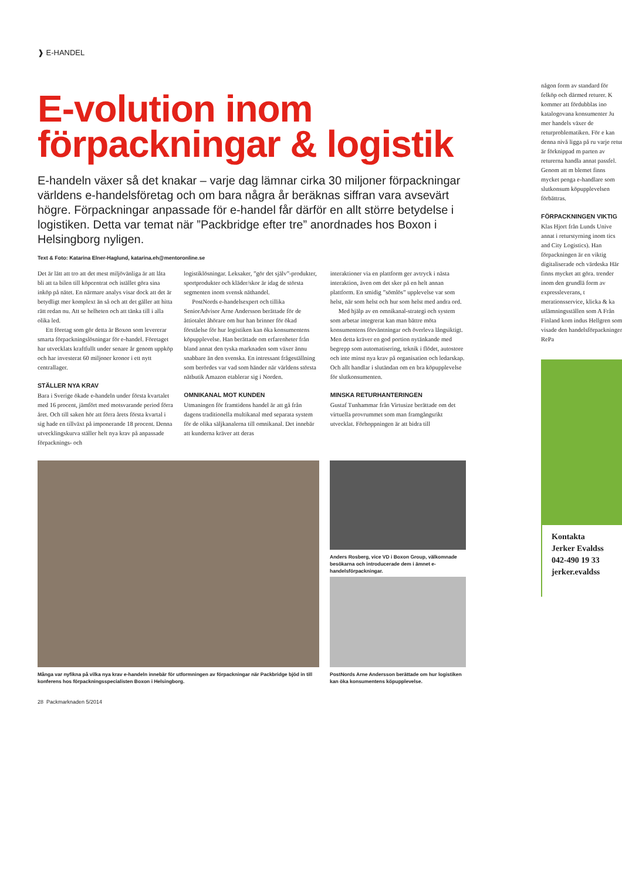❱ E-HANDEL
E-volution inom
förpackningar & logistik
E-handeln växer så det knakar – varje dag lämnar cirka 30 miljoner förpackningar världens e-handelsföretag och om bara några år beräknas siffran vara avsevärt högre. Förpackningar anpassade för e-handel får därför en allt större betydelse i logistiken. Detta var temat när ”Packbridge efter tre” anordnades hos Boxon i Helsingborg nyligen.
Text & Foto: Katarina Elner-Haglund, katarina.eh@mentoronline.se
Det är lätt att tro att det mest miljövänliga är att låta bli att ta bilen till köpcentrat och istället göra sina inköp på nätet. En närmare analys visar dock att det är betydligt mer komplext än så och att det gäller att hitta rätt redan nu. Att se helheten och att tänka till i alla olika led.
Ett företag som gör detta är Boxon som levererar smarta förpackningslösningar för e-handel. Företaget har utvecklats kraftfullt under senare år genom uppköp och har investerat 60 miljoner kronor i ett nytt centrallager.
STÄLLER NYA KRAV
Bara i Sverige ökade e-handeln under första kvartalet med 16 procent, jämfört med motsvarande period förra året. Och till saken hör att förra årets första kvartal i sig hade en tillväxt på imponerande 18 procent. Denna utvecklingskurva ställer helt nya krav på anpassade förpacknings- och
logistiklösningar. Leksaker, ”gör det själv”-produkter, sportprodukter och kläder/skor är idag de största segmenten inom svensk näthandel.
PostNords e-handelsexpert och tillika SeniorAdvisor Arne Andersson berättade för de åttiotalet åhörare om hur han brinner för ökad förståelse för hur logistiken kan öka konsumentens köpupplevelse. Han berättade om erfarenheter från bland annat den tyska marknaden som växer ännu snabbare än den svenska. En intressant frågeställning som berördes var vad som händer när världens största nätbutik Amazon etablerar sig i Norden.
OMNIKANAL MOT KUNDEN
Utmaningen för framtidens handel är att gå från dagens traditionella multikanal med separata system för de olika säljkanalerna till omnikanal. Det innebär att kunderna kräver att deras
interaktioner via en plattform ger avtryck i nästa interaktion, även om det sker på en helt annan plattform. En smidig ”sömlös” upplevelse var som helst, när som helst och hur som helst med andra ord.
Med hjälp av en omnikanal-strategi och system som arbetar integrerat kan man bättre möta konsumentens förväntningar och överleva långsiktigt. Men detta kräver en god portion nytänkande med begrepp som automatisering, teknik i flödet, autostore och inte minst nya krav på organisation och ledarskap. Och allt handlar i slutändan om en bra köpupplevelse för slutkonsumenten.
MINSKA RETURHANTERINGEN
Gustaf Tunhammar från Virtusize berättade om det virtuella provrummet som man framgångsrikt utvecklat. Förhoppningen är att bidra till
Många var nyfikna på vilka nya krav e-handeln innebär för utformningen av förpackningar när Packbridge bjöd in till konferens hos förpackningsspecialisten Boxon i Helsingborg.
Anders Rosberg, vice VD i Boxon Group, välkomnade besökarna och introducerade dem i ämnet e-handelsförpackningar.
PostNords Arne Andersson berättade om hur logistiken kan öka konsumentens köpupplevelse.
28 Packmarknaden 5/2014
någon form av standard för felköp och därmed returer. K kommer att fördubblas ino katalogovana konsumenter Ju mer handels växer de returproblematiken. För e kan denna nivå ligga på ru varje retur är förknippad m parten av returerna handla annat passfel. Genom att m blemet finns mycket penga e-handlare som slutkonsum köpupplevelsen förbättras.
FÖRPACKNINGEN VIKTIG
Klas Hjort från Lunds Unive annat i returstyrning inom tics and City Logistics). Han förpackningen är en viktig digitaliserade och värdeska Här finns mycket att göra. trender inom den grundlä form av expressleverans, t merationsservice, klicka & ka utlämningsställen som A Från Finland kom indus Hellgren som visade den handelsförpackningen RePa
Kontakta
Jerker Evaldss
042-490 19 33
jerker.evaldss